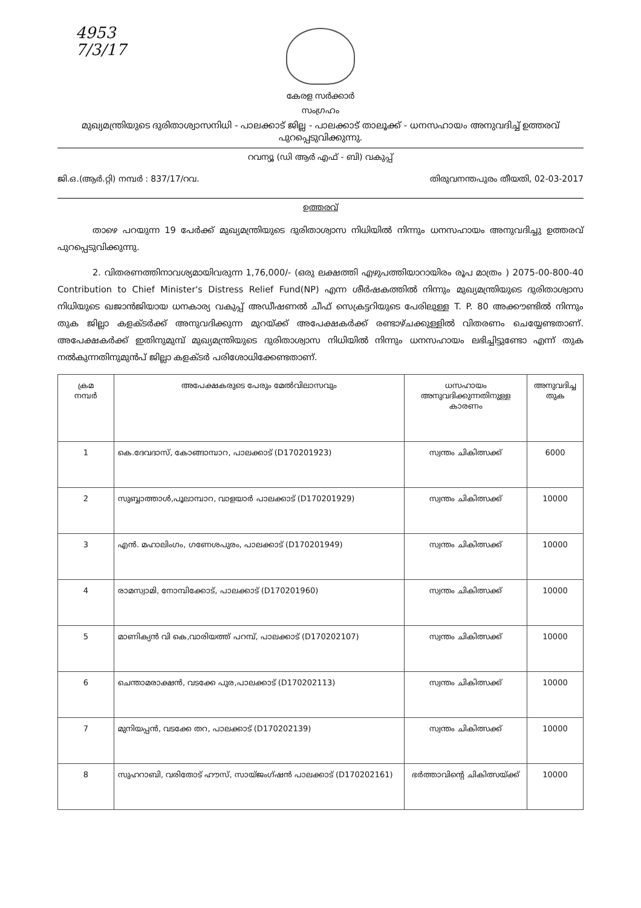4953
7/3/17
കേരള സർക്കാർ
സംഗ്രഹം
മുഖ്യമന്ത്രിയുടെ ദുരിതാശ്വാസനിധി - പാലക്കാട് ജില്ല - പാലക്കാട് താലൂക്ക് - ധനസഹായം അനുവദിച്ച് ഉത്തരവ് പുറപ്പെടുവിക്കുന്നു.
റവന്യൂ (ഡി ആർ എഫ് - ബി) വകുപ്പ്
ജി.ഒ.(ആർ.റ്റി) നമ്പർ : 837/17/റവ. തിരുവനന്തപുരം തീയതി, 02-03-2017
ഉത്തരവ്
    താഴെ പറയുന്ന 19 പേർക്ക് മുഖ്യമന്ത്രിയുടെ ദുരിതാശ്വാസ നിധിയിൽ നിന്നും ധനസഹായം അനുവദിച്ചു ഉത്തരവ് പുറപ്പെടുവിക്കുന്നു.
    2. വിതരണത്തിനാവശ്യമായിവരുന്ന 1,76,000/- (ഒരു ലക്ഷത്തി എഴുപത്തിയാറായിരം രൂപ മാത്രം ) 2075-00-800-40 Contribution to Chief Minister's Distress Relief Fund(NP) എന്ന ശീർഷകത്തിൽ നിന്നും മുഖ്യമന്ത്രിയുടെ ദുരിതാശ്വാസ നിധിയുടെ ഖജാൻജിയായ ധനകാര്യ വകുപ്പ് അഡീഷണൽ ചീഫ് സെക്രട്ടറിയുടെ പേരിലുള്ള T. P. 80 അക്കൗണ്ടിൽ നിന്നും തുക ജില്ലാ കളക്ടർക്ക് അനുവദിക്കുന്ന മുറയ്ക്ക് അപേക്ഷകർക്ക് രണ്ടാഴ്ചക്കുള്ളിൽ വിതരണം ചെയ്യേണ്ടതാണ്. അപേക്ഷകർക്ക് ഇതിനുമുമ്പ് മുഖ്യമന്ത്രിയുടെ ദുരിതാശ്വാസ നിധിയിൽ നിന്നും ധനസഹായം ലഭിച്ചിട്ടുണ്ടോ എന്ന് തുക നൽകുന്നതിനുമുൻപ് ജില്ലാ കളക്ടർ പരിശോധിക്കേണ്ടതാണ്.
| ക്രമ നമ്പർ | അപേക്ഷകരുടെ പേരും മേൽവിലാസവും | ധസഹായം അനുവദിക്കുന്നതിനുള്ള കാരണം | അനുവദിച്ച തുക |
| --- | --- | --- | --- |
| 1 | കെ.ദേവദാസ്, കോങ്ങാമ്പാറ, പാലക്കാട് (D170201923) | സ്വന്തം ചികിത്സക്ക് | 6000 |
| 2 | സുബ്ബാത്താൾ,പൂലാമ്പാറ, വാളയാർ പാലക്കാട് (D170201929) | സ്വന്തം ചികിത്സക്ക് | 10000 |
| 3 | എൻ. മഹാലിംഗം, ഗണേശപുരം, പാലക്കാട് (D170201949) | സ്വന്തം ചികിത്സക്ക് | 10000 |
| 4 | രാമസ്വാമി, നോമ്പിക്കോട്, പാലക്കാട് (D170201960) | സ്വന്തം ചികിത്സക്ക് | 10000 |
| 5 | മാണിക്യൻ വി കെ,വാരിയത്ത് പറമ്പ്, പാലക്കാട് (D170202107) | സ്വന്തം ചികിത്സക്ക് | 10000 |
| 6 | ചെന്താമരാക്ഷൻ, വടക്കേ പുര,പാലക്കാട് (D170202113) | സ്വന്തം ചികിത്സക്ക് | 10000 |
| 7 | മുനിയപ്പൻ, വടക്കേ തറ, പാലക്കാട് (D170202139) | സ്വന്തം ചികിത്സക്ക് | 10000 |
| 8 | സുഹറാബി, വരിതോട് ഹൗസ്, സായ്ജംഗ്ഷൻ പാലക്കാട് (D170202161) | ഭർത്താവിന്റെ ചികിത്സയ്ക്ക് | 10000 |